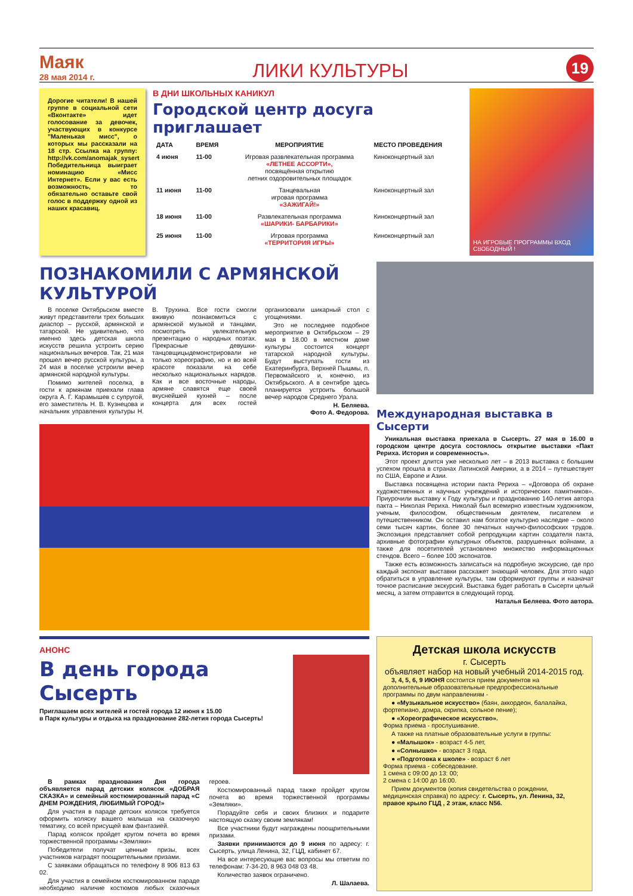Маяк
28 мая 2014 г.
ЛИКИ КУЛЬТУРЫ
19
Дорогие читатели! В нашей группе в социальной сети «Вконтакте» идет голосование за девочек, участвующих в конкурсе "Маленькая мисс", о которых мы рассказали на 18 стр. Ссылка на группу: http://vk.com/anomajak_sysert Победительница выиграет номинацию «Мисс Интернет». Если у вас есть возможность, то обязательно оставьте свой голос в поддержку одной из наших красавиц.
В ДНИ ШКОЛЬНЫХ КАНИКУЛ
Городской центр досуга приглашает
| ДАТА | ВРЕМЯ | МЕРОПРИЯТИЕ | МЕСТО ПРОВЕДЕНИЯ |
| --- | --- | --- | --- |
| 4 июня | 11-00 | Игровая развлекательная программа «ЛЕТНЕЕ АССОРТИ», посвящённая открытию летних оздоровительных площадок | Киноконцертный зал |
| 11 июня | 11-00 | Танцевальная игровая программа «ЗАЖИГАЙ!» | Киноконцертный зал |
| 18 июня | 11-00 | Развлекательная программа «ШАРИКИ- БАРБАРИКИ» | Киноконцертный зал |
| 25 июня | 11-00 | Игровая программа «ТЕРРИТОРИЯ ИГРЫ» | Киноконцертный зал |
НА ИГРОВЫЕ ПРОГРАММЫ ВХОД СВОБОДНЫЙ !
ПОЗНАКОМИЛИ С АРМЯНСКОЙ КУЛЬТУРОЙ
В поселке Октябрьском вместе живут представители трех больших диаспор – русской, армянской и татарской. Не удивительно, что именно здесь детская школа искусств решила устроить серию национальных вечеров. Так, 21 мая прошел вечер русской культуры, а 24 мая в поселке устроили вечер армянской народной культуры.
Помимо жителей поселка, в гости к армянам приехали глава округа А. Г. Карамышев с супругой, его заместитель Н. В. Кузнецова и начальник управления культуры Н. В. Трухина. Все гости смогли вживую познакомиться с армянской музыкой и танцами, посмотреть увлекательную презентацию о народных поэтах. Прекрасные девушки-танцовщицыдемонстрировали не только хореографию, но и во всей красоте показали на себе несколько национальных нарядов. Как и все восточные народы, армяне славятся еще своей вкуснейшей кухней – после концерта для всех гостей организовали шикарный стол с угощениями.
Это не последнее подобное мероприятие в Октябрьском – 29 мая в 18.00 в местном доме культуры состоится концерт татарской народной культуры. Будут выступать гости из Екатеринбурга, Верхней Пышмы, п. Первомайского и, конечно, из Октябрьского. А в сентябре здесь планируется устроить большой вечер народов Среднего Урала.
Н. Беляева.
Фото А. Федорова.
Международная выставка в Сысерти
Уникальная выставка приехала в Сысерть. 27 мая в 16.00 в городском центре досуга состоялось открытие выставки «Пакт Рериха. История и современность».
Этот проект длится уже несколько лет – в 2013 выставка с большим успехом прошла в странах Латинской Америки, а в 2014 – путешествует по США, Европе и Азии.
Выставка посвящена истории пакта Рериха – «Договора об охране художественных и научных учреждений и исторических памятников». Приурочили выставку к Году культуры и празднованию 140-летия автора пакта – Николая Рериха. Николай был всемирно известным художником, ученым, философом, общественным деятелем, писателем и путешественником. Он оставил нам богатое культурно наследие – около семи тысяч картин, более 30 печатных научно-философских трудов. Экспозиция представляет собой репродукции картин создателя пакта, архивные фотографии культурных объектов, разрушенных войнами, а также для посетителей установлено множество информационных стендов. Всего – более 100 экспонатов.
Также есть возможность записаться на подробную экскурсию, где про каждый экспонат выставки расскажет знающий человек. Для этого надо обратиться в управление культуры, там сформируют группы и назначат точное расписание экскурсий. Выставка будет работать в Сысерти целый месяц, а затем отправится в следующий город.
Наталья Беляева. Фото автора.
АНОНС
В день города Сысерть
Приглашаем всех жителей и гостей города 12 июня к 15.00
в Парк культуры и отдыха на празднование 282-летия города Сысерть!
В рамках празднования Дня города объявляется парад детских колясок «ДОБРАЯ СКАЗКА» и семейный костюмированный парад «С ДНЕМ РОЖДЕНИЯ, ЛЮБИМЫЙ ГОРОД!»
Для участия в параде детских колясок требуется оформить коляску вашего малыша на сказочную тематику, со всей присущей вам фантазией.
Парад колясок пройдет кругом почета во время торжественной программы «Земляки»
Победители получат ценные призы, всех участников наградят поощрительными призами.
С заявками обращаться по телефону 8 906 813 63 02.
Для участия в семейном костюмированном параде необходимо наличие костюмов любых сказочных героев.
Костюмированный парад также пройдет кругом почета во время торжественной программы «Земляки».
Порадуйте себя и своих близких и подарите настоящую сказку своим землякам!
Все участники будут награждены поощрительными призами.
Заявки принимаются до 9 июня по адресу: г. Сысерть, улица Ленина, 32, ГЦД, кабинет 67.
На все интересующие вас вопросы мы ответим по телефонам: 7-34-20, 8 963 048 03 48.
Количество заявок ограничено.
Л. Шалаева.
Детская школа искусств
г. Сысерть
объявляет набор на новый учебный 2014-2015 год.
3, 4, 5, 6, 9 ИЮНЯ состоится прием документов на дополнительные образовательные предпрофессиональные программы по двум направлениям -
● «Музыкальное искусство» (баян, аккордеон, балалайка, фортепиано, домра, скрипка, сольное пение);
● «Хореографическое искусство».
Форма приема - прослушивание.
А также на платные образовательные услуги в группы:
● «Малышок» - возраст 4-5 лет,
● «Солнышко» - возраст 3 года,
● «Подготовка к школе» - возраст 6 лет
Форма приема - собеседование.
1 смена с 09:00 до 13: 00;
2 смена с 14:00 до 16:00.
Прием документов (копия свидетельства о рождении, медицинская справка) по адресу: г. Сысерть, ул. Ленина, 32, правое крыло ГЦД , 2 этаж, класс N56.